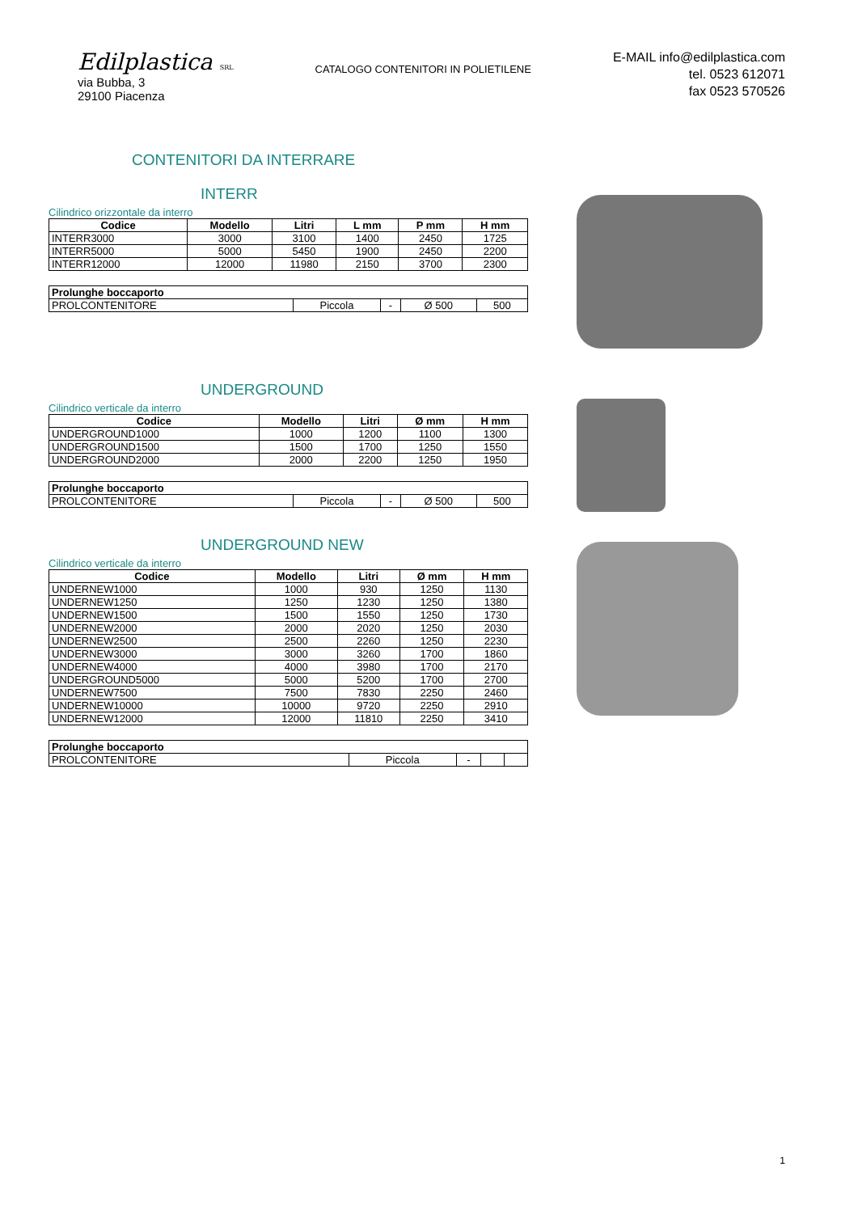Edilplastica SRL
via Bubba, 3
29100 Piacenza
CATALOGO CONTENITORI IN POLIETILENE
E-MAIL info@edilplastica.com
tel. 0523 612071
fax 0523 570526
CONTENITORI DA INTERRARE
INTERR
Cilindrico orizzontale da interro
| Codice | Modello | Litri | L mm | P mm | H mm |
| --- | --- | --- | --- | --- | --- |
| INTERR3000 | 3000 | 3100 | 1400 | 2450 | 1725 |
| INTERR5000 | 5000 | 5450 | 1900 | 2450 | 2200 |
| INTERR12000 | 12000 | 11980 | 2150 | 3700 | 2300 |
| Prolunghe boccaporto | | | | |
| --- | --- | --- | --- | --- |
| PROLCONTENITORE | Piccola | - | Ø 500 | 500 |
UNDERGROUND
Cilindrico verticale da interro
| Codice | Modello | Litri | Ø mm | H mm |
| --- | --- | --- | --- | --- |
| UNDERGROUND1000 | 1000 | 1200 | 1100 | 1300 |
| UNDERGROUND1500 | 1500 | 1700 | 1250 | 1550 |
| UNDERGROUND2000 | 2000 | 2200 | 1250 | 1950 |
| Prolunghe boccaporto | | | | |
| --- | --- | --- | --- | --- |
| PROLCONTENITORE | Piccola | - | Ø 500 | 500 |
UNDERGROUND NEW
Cilindrico verticale da interro
| Codice | Modello | Litri | Ø mm | H mm |
| --- | --- | --- | --- | --- |
| UNDERNEW1000 | 1000 | 930 | 1250 | 1130 |
| UNDERNEW1250 | 1250 | 1230 | 1250 | 1380 |
| UNDERNEW1500 | 1500 | 1550 | 1250 | 1730 |
| UNDERNEW2000 | 2000 | 2020 | 1250 | 2030 |
| UNDERNEW2500 | 2500 | 2260 | 1250 | 2230 |
| UNDERNEW3000 | 3000 | 3260 | 1700 | 1860 |
| UNDERNEW4000 | 4000 | 3980 | 1700 | 2170 |
| UNDERGROUND5000 | 5000 | 5200 | 1700 | 2700 |
| UNDERNEW7500 | 7500 | 7830 | 2250 | 2460 |
| UNDERNEW10000 | 10000 | 9720 | 2250 | 2910 |
| UNDERNEW12000 | 12000 | 11810 | 2250 | 3410 |
| Prolunghe boccaporto | | | | |
| --- | --- | --- | --- | --- |
| PROLCONTENITORE | Piccola | - | | |
1